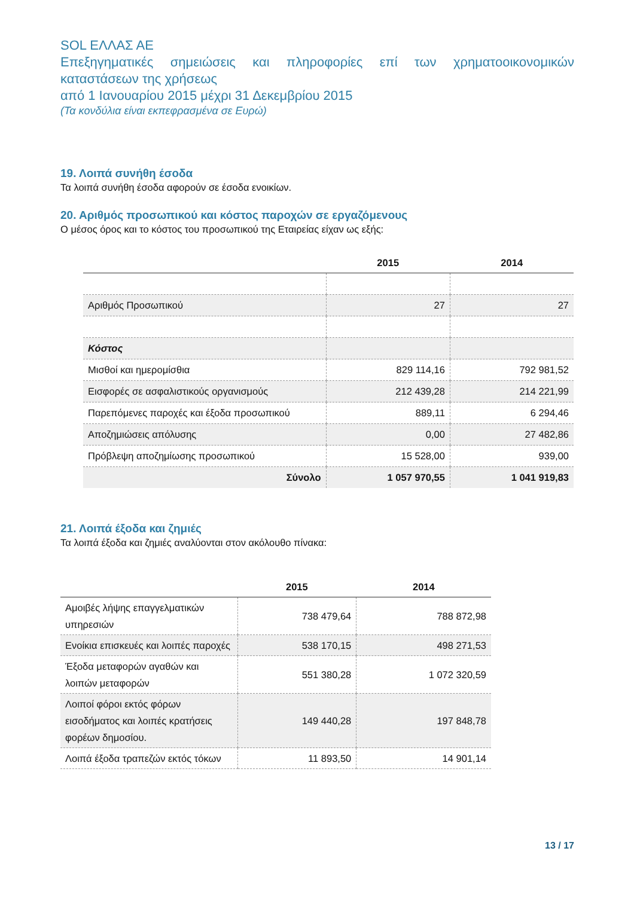SOL ΕΛΛΑΣ ΑΕ
Επεξηγηματικές σημειώσεις και πληροφορίες επί των χρηματοοικονομικών καταστάσεων της χρήσεως
από 1 Ιανουαρίου 2015 μέχρι 31 Δεκεμβρίου 2015
(Τα κονδύλια είναι εκπεφρασμένα σε Ευρώ)
19. Λοιπά συνήθη έσοδα
Τα λοιπά συνήθη έσοδα αφορούν σε έσοδα ενοικίων.
20. Αριθμός προσωπικού και κόστος παροχών σε εργαζόμενους
Ο μέσος όρος και το κόστος του προσωπικού της Εταιρείας είχαν ως εξής:
| | 2015 | 2014 |
| --- | --- | --- |
| Αριθμός Προσωπικού | 27 | 27 |
| Κόστος | | |
| Μισθοί και ημερομίσθια | 829 114,16 | 792 981,52 |
| Εισφορές σε ασφαλιστικούς οργανισμούς | 212 439,28 | 214 221,99 |
| Παρεπόμενες παροχές και έξοδα προσωπικού | 889,11 | 6 294,46 |
| Αποζημιώσεις απόλυσης | 0,00 | 27 482,86 |
| Πρόβλεψη αποζημίωσης προσωπικού | 15 528,00 | 939,00 |
| Σύνολο | 1 057 970,55 | 1 041 919,83 |
21. Λοιπά έξοδα και ζημιές
Τα λοιπά έξοδα και ζημιές αναλύονται στον ακόλουθο πίνακα:
| | 2015 | 2014 |
| --- | --- | --- |
| Αμοιβές λήψης επαγγελματικών υπηρεσιών | 738 479,64 | 788 872,98 |
| Ενοίκια επισκευές και λοιπές παροχές | 538 170,15 | 498 271,53 |
| Έξοδα μεταφορών αγαθών και λοιπών μεταφορών | 551 380,28 | 1 072 320,59 |
| Λοιποί φόροι εκτός φόρων εισοδήματος και λοιπές κρατήσεις φορέων δημοσίου. | 149 440,28 | 197 848,78 |
| Λοιπά έξοδα τραπεζών εκτός τόκων | 11 893,50 | 14 901,14 |
13 / 17